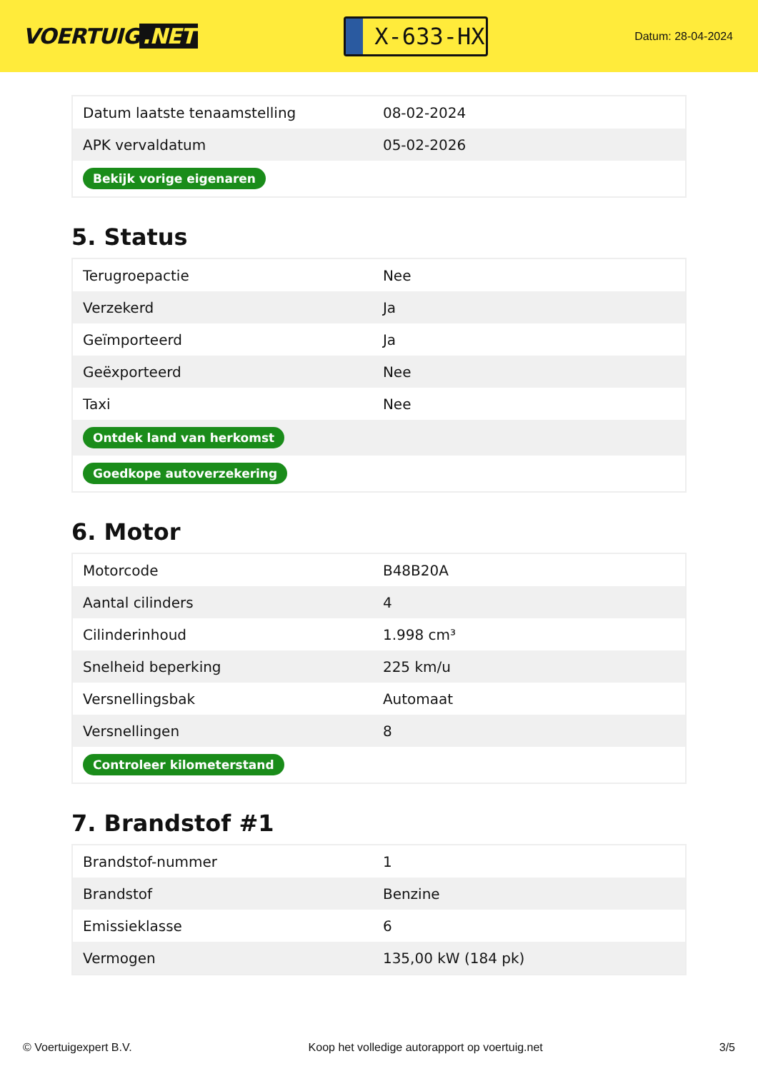VOERTUIG.NET
X-633-HX
Datum: 28-04-2024
| Datum laatste tenaamstelling | 08-02-2024 |
| APK vervaldatum | 05-02-2026 |
| Bekijk vorige eigenaren | |
5. Status
| Terugroepactie | Nee |
| Verzekerd | Ja |
| Geïmporteerd | Ja |
| Geëxporteerd | Nee |
| Taxi | Nee |
| Ontdek land van herkomst | |
| Goedkope autoverzekering | |
6. Motor
| Motorcode | B48B20A |
| Aantal cilinders | 4 |
| Cilinderinhoud | 1.998 cm³ |
| Snelheid beperking | 225 km/u |
| Versnellingsbak | Automaat |
| Versnellingen | 8 |
| Controleer kilometerstand | |
7. Brandstof #1
| Brandstof-nummer | 1 |
| Brandstof | Benzine |
| Emissieklasse | 6 |
| Vermogen | 135,00 kW (184 pk) |
© Voertuigexpert B.V. Koop het volledige autorapport op voertuig.net 3/5